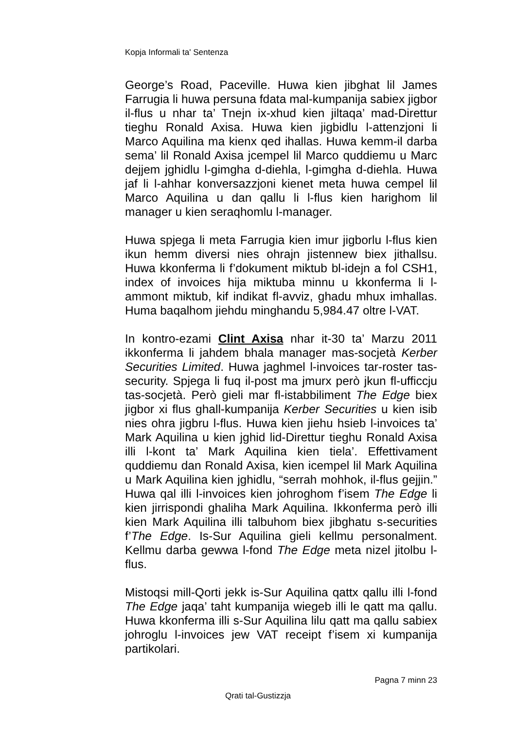Kopja Informali ta' Sentenza
George’s Road, Paceville. Huwa kien jibghat lil James Farrugia li huwa persuna fdata mal-kumpanija sabiex jigbor il-flus u nhar ta’ Tnejn ix-xhud kien jiltaqa’ mad-Direttur tieghu Ronald Axisa. Huwa kien jigbidlu l-attenzjoni li Marco Aquilina ma kienx qed ihallas. Huwa kemm-il darba sema’ lil Ronald Axisa jcempel lil Marco quddiemu u Marc dejjem jghidlu l-gimgha d-diehla, l-gimgha d-diehla. Huwa jaf li l-ahhar konversazzjoni kienet meta huwa cempel lil Marco Aquilina u dan qallu li l-flus kien harighom lil manager u kien seraqhomlu l-manager.
Huwa spjega li meta Farrugia kien imur jigborlu l-flus kien ikun hemm diversi nies ohrajn jistennew biex jithallsu. Huwa kkonferma li f’dokument miktub bl-idejn a fol CSH1, index of invoices hija miktuba minnu u kkonferma li l-ammont miktub, kif indikat fl-avviz, ghadu mhux imhallas. Huma baqalhom jiehdu minghandu 5,984.47 oltre l-VAT.
In kontro-ezami Clint Axisa nhar it-30 ta’ Marzu 2011 ikkonferma li jahdem bhala manager mas-socjetà Kerber Securities Limited. Huwa jaghmel l-invoices tar-roster tas-security. Spjega li fuq il-post ma jmurx però jkun fl-ufficcju tas-socjetà. Però gieli mar fl-istabbiliment The Edge biex jigbor xi flus ghall-kumpanija Kerber Securities u kien isib nies ohra jigbru l-flus. Huwa kien jiehu hsieb l-invoices ta’ Mark Aquilina u kien jghid lid-Direttur tieghu Ronald Axisa illi l-kont ta’ Mark Aquilina kien tiela’. Effettivament quddiemu dan Ronald Axisa, kien icempel lil Mark Aquilina u Mark Aquilina kien jghidlu, “serrah mohhok, il-flus gejjin.” Huwa qal illi l-invoices kien johroghom f’isem The Edge li kien jirrispondi ghaliha Mark Aquilina. Ikkonferma però illi kien Mark Aquilina illi talbuhom biex jibghatu s-securities f’The Edge. Is-Sur Aquilina gieli kellmu personalment. Kellmu darba gewwa l-fond The Edge meta nizel jitolbu l-flus.
Mistoqsi mill-Qorti jekk is-Sur Aquilina qattx qallu illi l-fond The Edge jaqa’ taht kumpanija wiegeb illi le qatt ma qallu. Huwa kkonferma illi s-Sur Aquilina lilu qatt ma qallu sabiex johroglu l-invoices jew VAT receipt f’isem xi kumpanija partikolari.
Pagna 7 minn 23
Qrati tal-Gustizzja